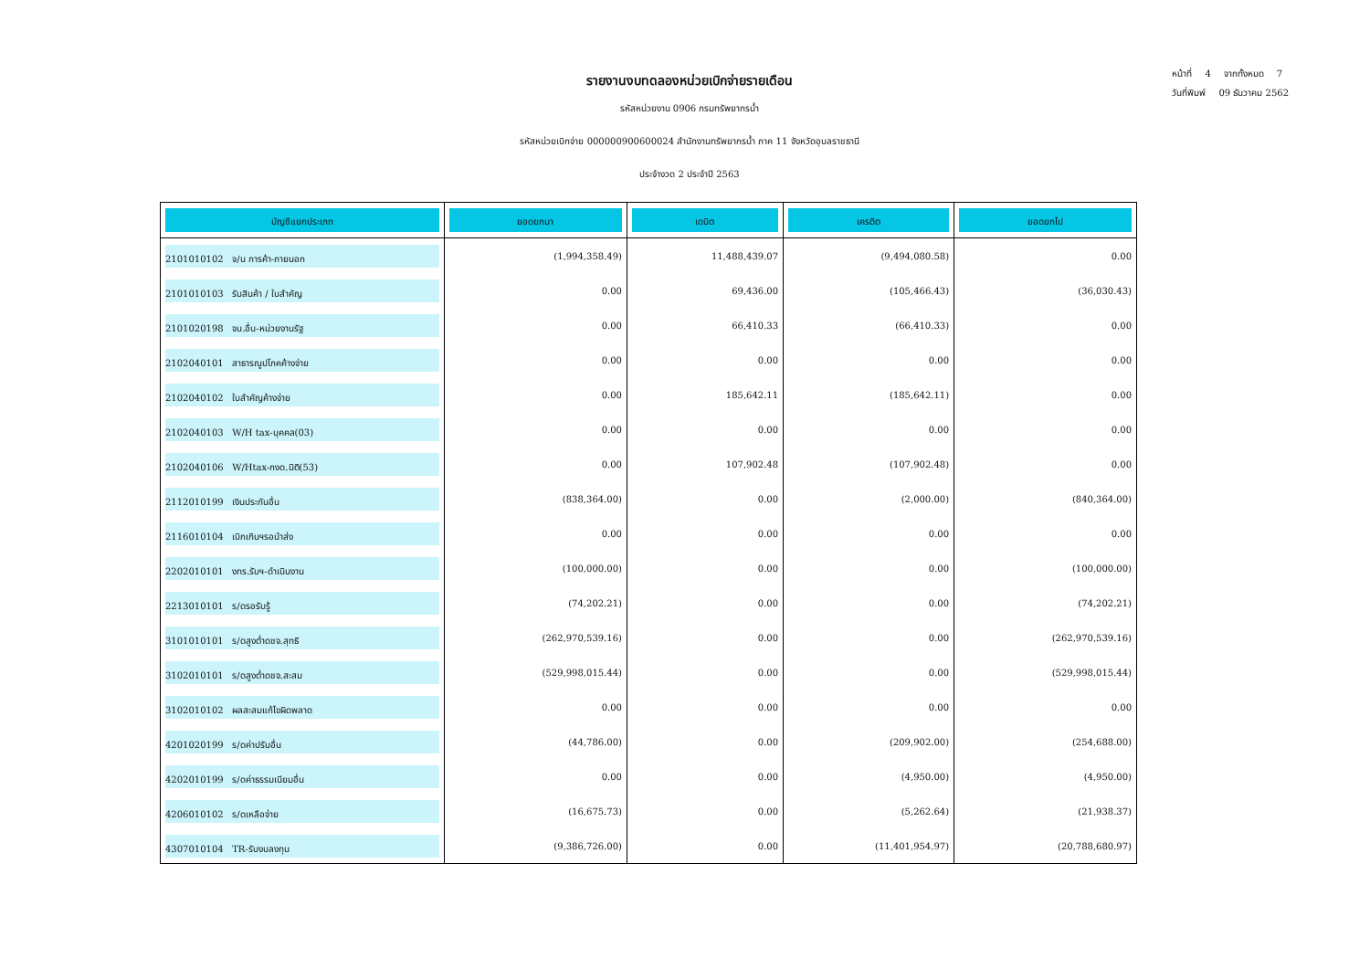หน้าที่ 4 จากทั้งหมด 7
วันที่พิมพ์ 09 ธันวาคม 2562
รายงานงบทดลองหน่วยเบิกจ่ายรายเดือน
รหัสหน่วยงาน 0906 กรมทรัพยากรน้ำ
รหัสหน่วยเบิกจ่าย 000000900600024 สำนักงานทรัพยากรน้ำ ภาค 11 จังหวัดอุบลราชธานี
ประจำงวด 2 ประจำปี 2563
| บัญชีแยกประเภท | ยอดยกมา | เดบิต | เครดิต | ยอดยกไป |
| --- | --- | --- | --- | --- |
| 2101010102 จ/น การค้า-ภายนอก | (1,994,358.49) | 11,488,439.07 | (9,494,080.58) | 0.00 |
| 2101010103 รับสินค้า / ใบสำคัญ | 0.00 | 69,436.00 | (105,466.43) | (36,030.43) |
| 2101020198 จน.อื่น-หน่วยงานรัฐ | 0.00 | 66,410.33 | (66,410.33) | 0.00 |
| 2102040101 สาธารณูปโภคค้างจ่าย | 0.00 | 0.00 | 0.00 | 0.00 |
| 2102040102 ใบสำคัญค้างจ่าย | 0.00 | 185,642.11 | (185,642.11) | 0.00 |
| 2102040103 W/H tax-บุคคล(03) | 0.00 | 0.00 | 0.00 | 0.00 |
| 2102040106 W/Htax-กงด.นิติ(53) | 0.00 | 107,902.48 | (107,902.48) | 0.00 |
| 2112010199 เงินประกันอื่น | (838,364.00) | 0.00 | (2,000.00) | (840,364.00) |
| 2116010104 เบิกเกินฯรอนำส่ง | 0.00 | 0.00 | 0.00 | 0.00 |
| 2202010101 งทร.รับฯ-ดำเนินงาน | (100,000.00) | 0.00 | 0.00 | (100,000.00) |
| 2213010101 ร/ดรอรับรู้ | (74,202.21) | 0.00 | 0.00 | (74,202.21) |
| 3101010101 ร/ดสูงต่ำดชจ.สุทธิ | (262,970,539.16) | 0.00 | 0.00 | (262,970,539.16) |
| 3102010101 ร/ดสูงต่ำดชจ.สะสม | (529,998,015.44) | 0.00 | 0.00 | (529,998,015.44) |
| 3102010102 ผลสะสมแก้ไขผิดพลาด | 0.00 | 0.00 | 0.00 | 0.00 |
| 4201020199 ร/ดค่าปรับอื่น | (44,786.00) | 0.00 | (209,902.00) | (254,688.00) |
| 4202010199 ร/ดค่าธรรมเนียมอื่น | 0.00 | 0.00 | (4,950.00) | (4,950.00) |
| 4206010102 ร/ดเหลือจ่าย | (16,675.73) | 0.00 | (5,262.64) | (21,938.37) |
| 4307010104 TR-รับงบลงทุน | (9,386,726.00) | 0.00 | (11,401,954.97) | (20,788,680.97) |